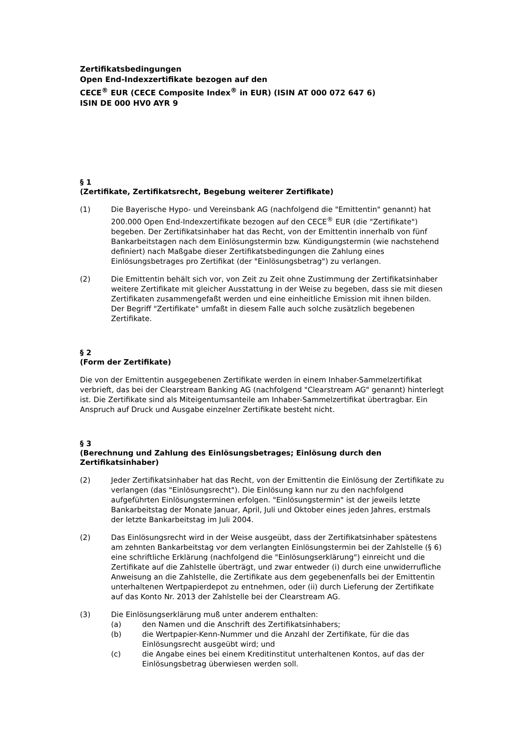Zertifikatsbedingungen
Open End-Indexzertifikate bezogen auf den
CECE<sup>®</sup> EUR (CECE Composite Index<sup>®</sup> in EUR) (ISIN AT 000 072 647 6)
ISIN DE 000 HV0 AYR 9
§ 1
(Zertifikate, Zertifikatsrecht, Begebung weiterer Zertifikate)
(1) Die Bayerische Hypo- und Vereinsbank AG (nachfolgend die "Emittentin" genannt) hat 200.000 Open End-Indexzertifikate bezogen auf den CECE<sup>®</sup> EUR (die "Zertifikate") begeben. Der Zertifikatsinhaber hat das Recht, von der Emittentin innerhalb von fünf Bankarbeitstagen nach dem Einlösungstermin bzw. Kündigungstermin (wie nachstehend definiert) nach Maßgabe dieser Zertifikatsbedingungen die Zahlung eines Einlösungsbetrages pro Zertifikat (der "Einlösungsbetrag") zu verlangen.
(2) Die Emittentin behält sich vor, von Zeit zu Zeit ohne Zustimmung der Zertifikatsinhaber weitere Zertifikate mit gleicher Ausstattung in der Weise zu begeben, dass sie mit diesen Zertifikaten zusammengefaßt werden und eine einheitliche Emission mit ihnen bilden. Der Begriff "Zertifikate" umfaßt in diesem Falle auch solche zusätzlich begebenen Zertifikate.
§ 2
(Form der Zertifikate)
Die von der Emittentin ausgegebenen Zertifikate werden in einem Inhaber-Sammelzertifikat verbrieft, das bei der Clearstream Banking AG (nachfolgend "Clearstream AG" genannt) hinterlegt ist. Die Zertifikate sind als Miteigentumsanteile am Inhaber-Sammelzertifikat übertragbar. Ein Anspruch auf Druck und Ausgabe einzelner Zertifikate besteht nicht.
§ 3
(Berechnung und Zahlung des Einlösungsbetrages; Einlösung durch den Zertifikatsinhaber)
(2) Jeder Zertifikatsinhaber hat das Recht, von der Emittentin die Einlösung der Zertifikate zu verlangen (das "Einlösungsrecht"). Die Einlösung kann nur zu den nachfolgend aufgeführten Einlösungsterminen erfolgen. "Einlösungstermin" ist der jeweils letzte Bankarbeitstag der Monate Januar, April, Juli und Oktober eines jeden Jahres, erstmals der letzte Bankarbeitstag im Juli 2004.
(2) Das Einlösungsrecht wird in der Weise ausgeübt, dass der Zertifikatsinhaber spätestens am zehnten Bankarbeitstag vor dem verlangten Einlösungstermin bei der Zahlstelle (§ 6) eine schriftliche Erklärung (nachfolgend die "Einlösungserklärung") einreicht und die Zertifikate auf die Zahlstelle überträgt, und zwar entweder (i) durch eine unwiderrufliche Anweisung an die Zahlstelle, die Zertifikate aus dem gegebenenfalls bei der Emittentin unterhaltenen Wertpapierdepot zu entnehmen, oder (ii) durch Lieferung der Zertifikate auf das Konto Nr. 2013 der Zahlstelle bei der Clearstream AG.
(3) Die Einlösungserklärung muß unter anderem enthalten:
(a) den Namen und die Anschrift des Zertifikatsinhabers;
(b) die Wertpapier-Kenn-Nummer und die Anzahl der Zertifikate, für die das Einlösungsrecht ausgeübt wird; und
(c) die Angabe eines bei einem Kreditinstitut unterhaltenen Kontos, auf das der Einlösungsbetrag überwiesen werden soll.